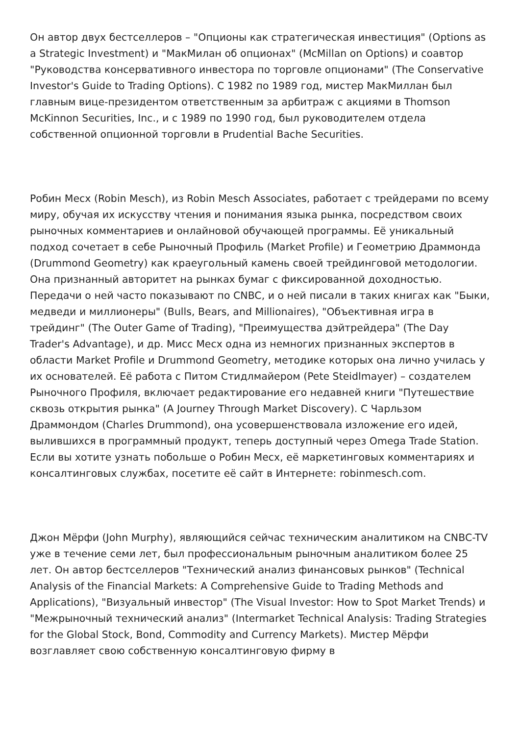Он автор двух бестселлеров – "Опционы как стратегическая инвестиция" (Options as a Strategic Investment) и "МакМилан об опционах" (McMillan on Options) и соавтор "Руководства консервативного инвестора по торговле опционами" (The Conservative Investor's Guide to Trading Options). С 1982 по 1989 год, мистер МакМиллан был главным вице-президентом ответственным за арбитраж с акциями в Thomson McKinnon Securities, Inc., и с 1989 по 1990 год, был руководителем отдела собственной опционной торговли в Prudential Bache Securities.
Робин Месх (Robin Mesch), из Robin Mesch Associates, работает с трейдерами по всему миру, обучая их искусству чтения и понимания языка рынка, посредством своих рыночных комментариев и онлайновой обучающей программы. Её уникальный подход сочетает в себе Рыночный Профиль (Market Profile) и Геометрию Драммонда (Drummond Geometry) как краеугольный камень своей трейдинговой методологии. Она признанный авторитет на рынках бумаг с фиксированной доходностью. Передачи о ней часто показывают по CNBC, и о ней писали в таких книгах как "Быки, медведи и миллионеры" (Bulls, Bears, and Millionaires), "Объективная игра в трейдинг" (The Outer Game of Trading), "Преимущества дэйтрейдера" (The Day Trader's Advantage), и др. Мисс Месх одна из немногих признанных экспертов в области Market Profile и Drummond Geometry, методике которых она лично училась у их основателей. Её работа с Питом Стидлмайером (Pete Steidlmayer) – создателем Рыночного Профиля, включает редактирование его недавней книги "Путешествие сквозь открытия рынка" (A Journey Through Market Discovery). С Чарльзом Драммондом (Charles Drummond), она усовершенствовала изложение его идей, вылившихся в программный продукт, теперь доступный через Omega Trade Station. Если вы хотите узнать побольше о Робин Месх, её маркетинговых комментариях и консалтинговых службах, посетите её сайт в Интернете: robinmesch.com.
Джон Мёрфи (John Murphy), являющийся сейчас техническим аналитиком на CNBC-TV уже в течение семи лет, был профессиональным рыночным аналитиком более 25 лет. Он автор бестселлеров "Технический анализ финансовых рынков" (Technical Analysis of the Financial Markets: A Comprehensive Guide to Trading Methods and Applications), "Визуальный инвестор" (The Visual Investor: How to Spot Market Trends) и "Межрыночный технический анализ" (Intermarket Technical Analysis: Trading Strategies for the Global Stock, Bond, Commodity and Currency Markets). Мистер Мёрфи возглавляет свою собственную консалтинговую фирму в